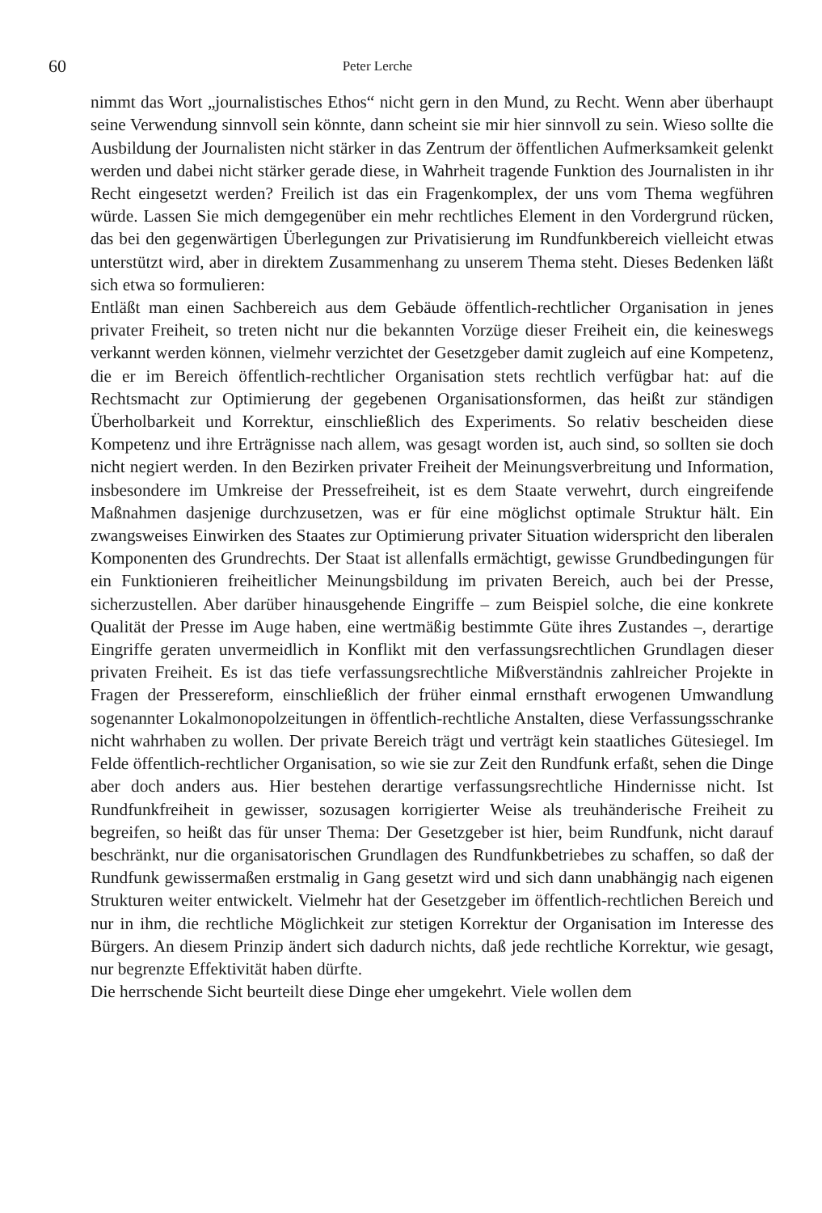60 Peter Lerche
nimmt das Wort „journalistisches Ethos“ nicht gern in den Mund, zu Recht. Wenn aber überhaupt seine Verwendung sinnvoll sein könnte, dann scheint sie mir hier sinnvoll zu sein. Wieso sollte die Ausbildung der Journalisten nicht stärker in das Zentrum der öffentlichen Aufmerksamkeit gelenkt werden und dabei nicht stärker gerade diese, in Wahrheit tragende Funktion des Journalisten in ihr Recht eingesetzt werden? Freilich ist das ein Fragenkomplex, der uns vom Thema wegführen würde. Lassen Sie mich demgegenüber ein mehr rechtliches Element in den Vordergrund rücken, das bei den gegenwärtigen Überlegungen zur Privatisierung im Rundfunkbereich vielleicht etwas unterstützt wird, aber in direktem Zusammenhang zu unserem Thema steht. Dieses Bedenken läßt sich etwa so formulieren:
Entläßt man einen Sachbereich aus dem Gebäude öffentlich-rechtlicher Organisation in jenes privater Freiheit, so treten nicht nur die bekannten Vorzüge dieser Freiheit ein, die keineswegs verkannt werden können, vielmehr verzichtet der Gesetzgeber damit zugleich auf eine Kompetenz, die er im Bereich öffentlich-rechtlicher Organisation stets rechtlich verfügbar hat: auf die Rechtsmacht zur Optimierung der gegebenen Organisationsformen, das heißt zur ständigen Überholbarkeit und Korrektur, einschließlich des Experiments. So relativ bescheiden diese Kompetenz und ihre Erträgnisse nach allem, was gesagt worden ist, auch sind, so sollten sie doch nicht negiert werden. In den Bezirken privater Freiheit der Meinungsverbreitung und Information, insbesondere im Umkreise der Pressefreiheit, ist es dem Staate verwehrt, durch eingreifende Maßnahmen dasjenige durchzusetzen, was er für eine möglichst optimale Struktur hält. Ein zwangsweises Einwirken des Staates zur Optimierung privater Situation widerspricht den liberalen Komponenten des Grundrechts. Der Staat ist allenfalls ermächtigt, gewisse Grundbedingungen für ein Funktionieren freiheitlicher Meinungsbildung im privaten Bereich, auch bei der Presse, sicherzustellen. Aber darüber hinausgehende Eingriffe – zum Beispiel solche, die eine konkrete Qualität der Presse im Auge haben, eine wertmäßig bestimmte Güte ihres Zustandes –, derartige Eingriffe geraten unvermeidlich in Konflikt mit den verfassungsrechtlichen Grundlagen dieser privaten Freiheit. Es ist das tiefe verfassungsrechtliche Mißverständnis zahlreicher Projekte in Fragen der Pressereform, einschließlich der früher einmal ernsthaft erwogenen Umwandlung sogenannter Lokalmonopolzeitungen in öffentlich-rechtliche Anstalten, diese Verfassungsschranke nicht wahrhaben zu wollen. Der private Bereich trägt und verträgt kein staatliches Gütesiegel. Im Felde öffentlich-rechtlicher Organisation, so wie sie zur Zeit den Rundfunk erfaßt, sehen die Dinge aber doch anders aus. Hier bestehen derartige verfassungsrechtliche Hindernisse nicht. Ist Rundfunkfreiheit in gewisser, sozusagen korrigierter Weise als treuhänderische Freiheit zu begreifen, so heißt das für unser Thema: Der Gesetzgeber ist hier, beim Rundfunk, nicht darauf beschränkt, nur die organisatorischen Grundlagen des Rundfunkbetriebes zu schaffen, so daß der Rundfunk gewissermaßen erstmalig in Gang gesetzt wird und sich dann unabhängig nach eigenen Strukturen weiter entwickelt. Vielmehr hat der Gesetzgeber im öffentlich-rechtlichen Bereich und nur in ihm, die rechtliche Möglichkeit zur stetigen Korrektur der Organisation im Interesse des Bürgers. An diesem Prinzip ändert sich dadurch nichts, daß jede rechtliche Korrektur, wie gesagt, nur begrenzte Effektivität haben dürfte.
Die herrschende Sicht beurteilt diese Dinge eher umgekehrt. Viele wollen dem